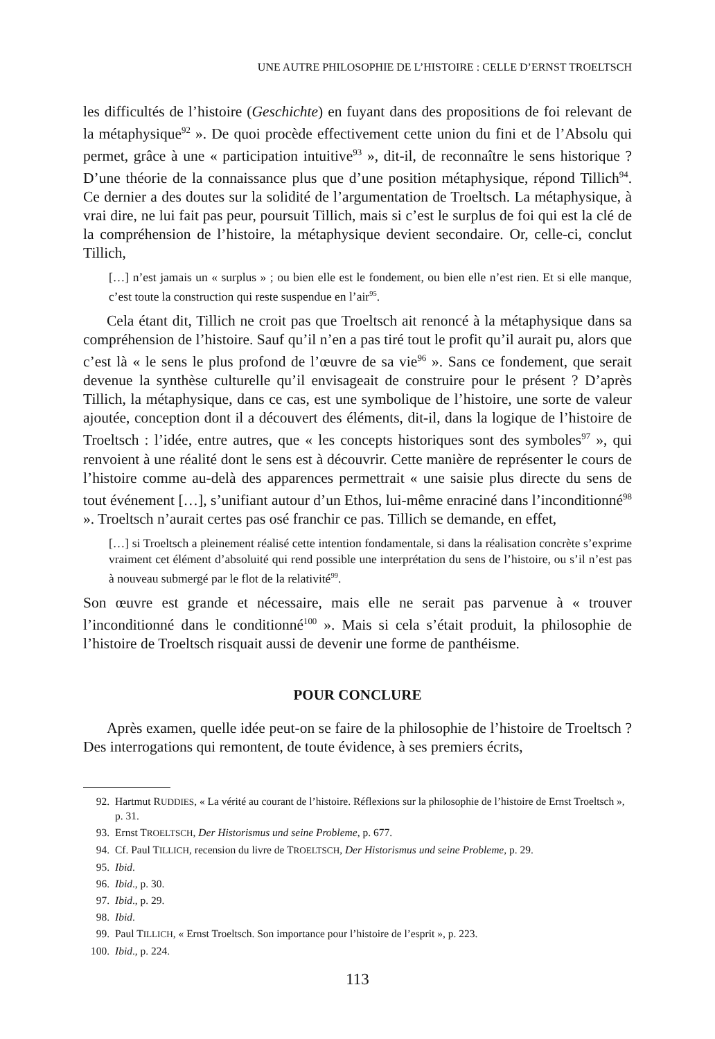UNE AUTRE PHILOSOPHIE DE L’HISTOIRE : CELLE D’ERNST TROELTSCH
les difficultés de l’histoire (Geschichte) en fuyant dans des propositions de foi relevant de la métaphysique<sup>92</sup> ». De quoi procède effectivement cette union du fini et de l’Absolu qui permet, grâce à une « participation intuitive<sup>93</sup> », dit-il, de reconnaître le sens historique ? D’une théorie de la connaissance plus que d’une position métaphysique, répond Tillich<sup>94</sup>. Ce dernier a des doutes sur la solidité de l’argumentation de Troeltsch. La métaphysique, à vrai dire, ne lui fait pas peur, poursuit Tillich, mais si c’est le surplus de foi qui est la clé de la compréhension de l’histoire, la métaphysique devient secondaire. Or, celle-ci, conclut Tillich,
[…] n’est jamais un « surplus » ; ou bien elle est le fondement, ou bien elle n’est rien. Et si elle manque, c’est toute la construction qui reste suspendue en l’air<sup>95</sup>.
Cela étant dit, Tillich ne croit pas que Troeltsch ait renoncé à la métaphysique dans sa compréhension de l’histoire. Sauf qu’il n’en a pas tiré tout le profit qu’il aurait pu, alors que c’est là « le sens le plus profond de l’œuvre de sa vie<sup>96</sup> ». Sans ce fondement, que serait devenue la synthèse culturelle qu’il envisageait de construire pour le présent ? D’après Tillich, la métaphysique, dans ce cas, est une symbolique de l’histoire, une sorte de valeur ajoutée, conception dont il a découvert des éléments, dit-il, dans la logique de l’histoire de Troeltsch : l’idée, entre autres, que « les concepts historiques sont des symboles<sup>97</sup> », qui renvoient à une réalité dont le sens est à découvrir. Cette manière de représenter le cours de l’histoire comme au-delà des apparences permettrait « une saisie plus directe du sens de tout événement […], s’unifiant autour d’un Ethos, lui-même enraciné dans l’inconditionné<sup>98</sup> ». Troeltsch n’aurait certes pas osé franchir ce pas. Tillich se demande, en effet,
[…] si Troeltsch a pleinement réalisé cette intention fondamentale, si dans la réalisation concrète s’exprime vraiment cet élément d’absoluité qui rend possible une interprétation du sens de l’histoire, ou s’il n’est pas à nouveau submergé par le flot de la relativité<sup>99</sup>.
Son œuvre est grande et nécessaire, mais elle ne serait pas parvenue à « trouver l’inconditionné dans le conditionné<sup>100</sup> ». Mais si cela s’était produit, la philosophie de l’histoire de Troeltsch risquait aussi de devenir une forme de panthéisme.
POUR CONCLURE
Après examen, quelle idée peut-on se faire de la philosophie de l’histoire de Troeltsch ? Des interrogations qui remontent, de toute évidence, à ses premiers écrits,
92. Hartmut RUDDIES, « La vérité au courant de l’histoire. Réflexions sur la philosophie de l’histoire de Ernst Troeltsch », p. 31.
93. Ernst TROELTSCH, Der Historismus und seine Probleme, p. 677.
94. Cf. Paul TILLICH, recension du livre de TROELTSCH, Der Historismus und seine Probleme, p. 29.
95. Ibid.
96. Ibid., p. 30.
97. Ibid., p. 29.
98. Ibid.
99. Paul TILLICH, « Ernst Troeltsch. Son importance pour l’histoire de l’esprit », p. 223.
100. Ibid., p. 224.
113